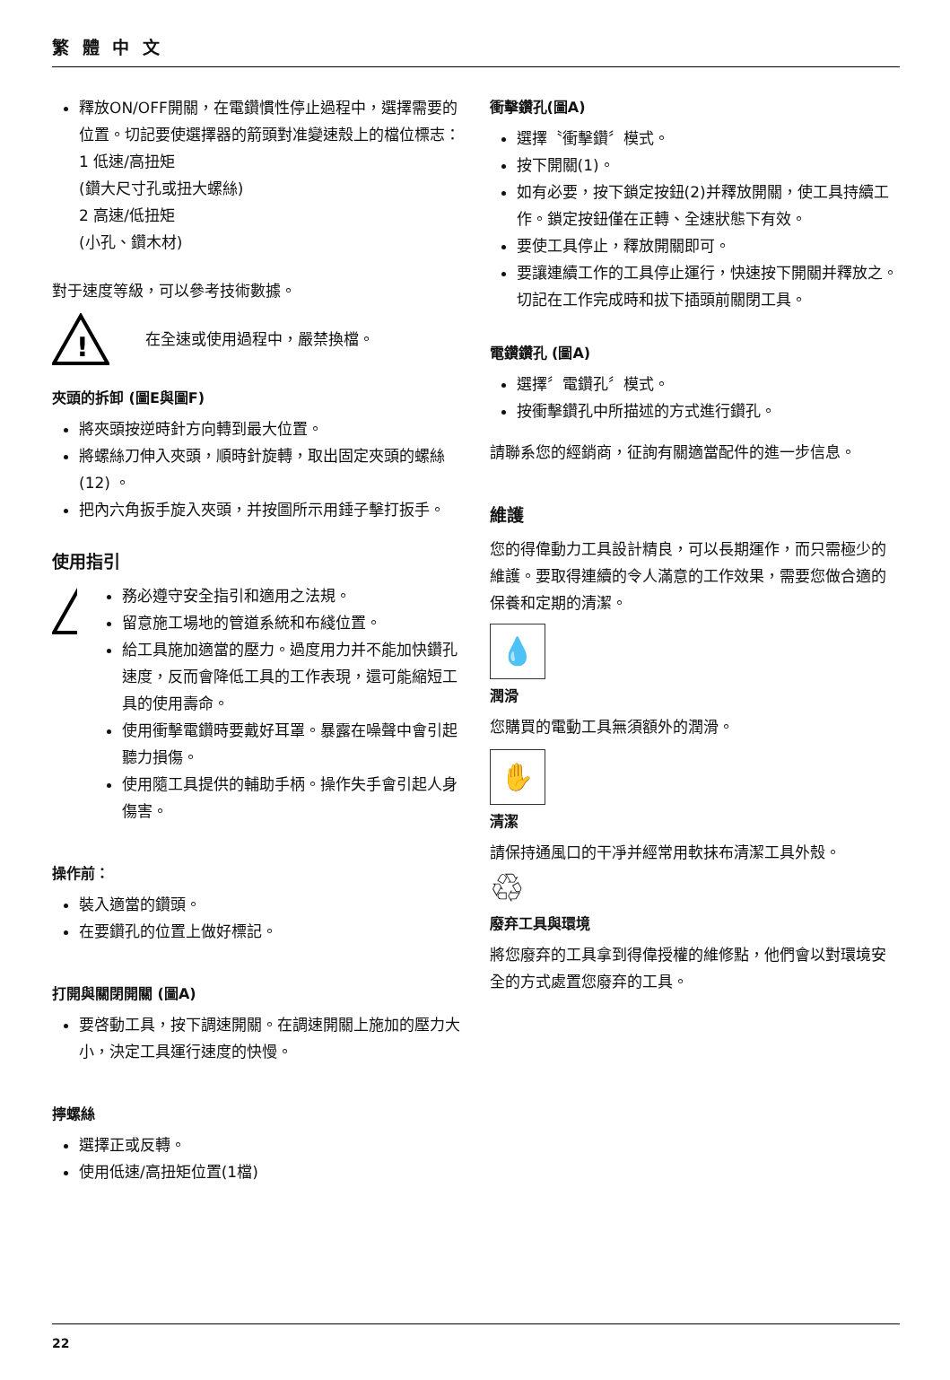繁 體 中 文
釋放ON/OFF開關，在電鑽慣性停止過程中，選擇需要的位置。切記要使選擇器的箭頭對准變速殼上的檔位標志：
1 低速/高扭矩
(鑽大尺寸孔或扭大螺絲)
2 高速/低扭矩
(小孔、鑽木材)
對于速度等級，可以參考技術數據。
!
在全速或使用過程中，嚴禁換檔。
夾頭的拆卸 (圖E與圖F)
將夾頭按逆時針方向轉到最大位置。
將螺絲刀伸入夾頭，順時針旋轉，取出固定夾頭的螺絲(12) 。
把內六角扳手旋入夾頭，并按圖所示用錘子擊打扳手。
使用指引
!
務必遵守安全指引和適用之法規。
留意施工場地的管道系統和布綫位置。
給工具施加適當的壓力。過度用力并不能加快鑽孔速度，反而會降低工具的工作表現，還可能縮短工具的使用壽命。
使用衝擊電鑽時要戴好耳罩。暴露在噪聲中會引起聽力損傷。
使用隨工具提供的輔助手柄。操作失手會引起人身傷害。
操作前：
裝入適當的鑽頭。
在要鑽孔的位置上做好標記。
打開與關閉開關 (圖A)
要啓動工具，按下調速開關。在調速開關上施加的壓力大小，決定工具運行速度的快慢。
擰螺絲
選擇正或反轉。
使用低速/高扭矩位置(1檔)
衝擊鑽孔(圖A)
選擇〝衝擊鑽〞模式。
按下開關(1)。
如有必要，按下鎖定按鈕(2)并釋放開關，使工具持續工作。鎖定按鈕僅在正轉、全速狀態下有效。
要使工具停止，釋放開關即可。
要讓連續工作的工具停止運行，快速按下開關并釋放之。切記在工作完成時和拔下插頭前關閉工具。
電鑽鑽孔 (圖A)
選擇〞電鑽孔〞模式。
按衝擊鑽孔中所描述的方式進行鑽孔。
請聯系您的經銷商，征詢有關適當配件的進一步信息。
維護
您的得偉動力工具設計精良，可以長期運作，而只需極少的維護。要取得連續的令人滿意的工作效果，需要您做合適的保養和定期的清潔。
💧
潤滑
您購買的電動工具無須額外的潤滑。
✋
清潔
請保持通風口的干凈并經常用軟抹布清潔工具外殼。
♲
廢弃工具與環境
將您廢弃的工具拿到得偉授權的維修點，他們會以對環境安全的方式處置您廢弃的工具。
22